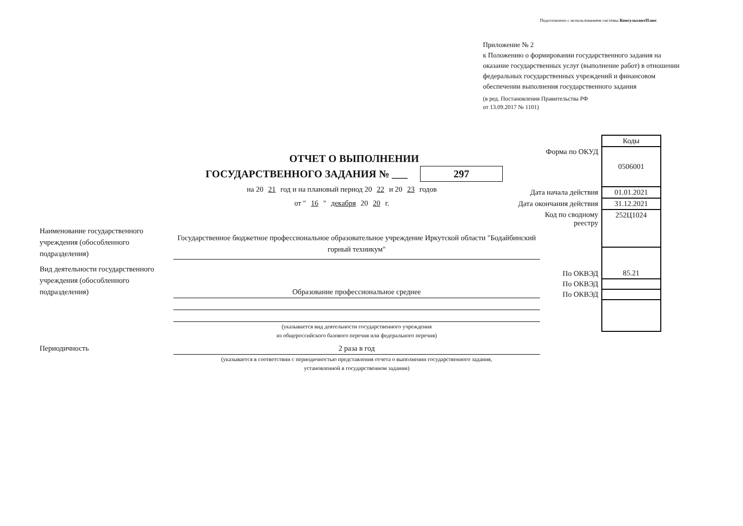Подготовлено с использованием системы КонсультантПлюс
Приложение № 2
к Положению о формировании государственного задания на оказание государственных услуг (выполнение работ) в отношении федеральных государственных учреждений и финансовом обеспечении выполнения государственного задания
(в ред. Постановления Правительства РФ
от 13.09.2017 № 1101)
ОТЧЕТ О ВЫПОЛНЕНИИ
ГОСУДАРСТВЕННОГО ЗАДАНИЯ № ___ 297
на 20 21 год и на плановый период 20 22 и 20 23 годов
от " 16 " декабря 20 20 г.
| | Коды |
| Форма по ОКУД | 0506001 |
| Дата начала действия | 01.01.2021 |
| Дата окончания действия | 31.12.2021 |
| Код по сводному реестру | 252Ц1024 |
| По ОКВЭД | 85.21 |
| По ОКВЭД | |
| По ОКВЭД | |
Наименование государственного учреждения (обособленного подразделения)
Государственное бюджетное профессиональное образовательное учреждение Иркутской области "Бодайбинский горный техникум"
Вид деятельности государственного учреждения (обособленного подразделения)
Образование профессиональное среднее
(указывается вид деятельности государственного учреждения
из общероссийского базового перечня или федерального перечня)
Периодичность 2 раза в год
(указывается в соответствии с периодичностью представления отчета о выполнении государственного задания,
установленной в государственном задании)